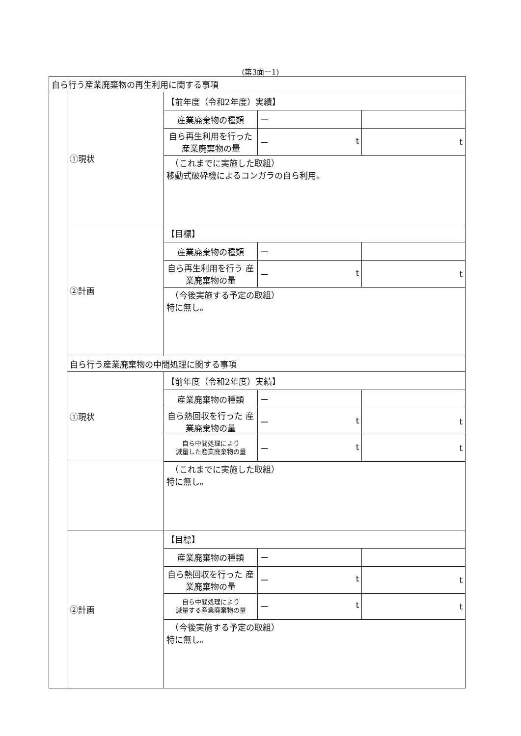(第3面ー1)
| 自ら行う産業廃棄物の再生利用に関する事項 | | | | |
| | ①現状 | 【前年度（令和2年度）実績】 | | |
| | | 産業廃棄物の種類 | ー | |
| | | 自ら再生利用を行った 産業廃棄物の量 | ー t | t |
| | | （これまでに実施した取組） 移動式破砕機によるコンガラの自ら利用。 | | |
| | ②計画 | 【目標】 | | |
| | | 産業廃棄物の種類 | ー | |
| | | 自ら再生利用を行う 産業廃棄物の量 | ー t | t |
| | | （今後実施する予定の取組） 特に無し。 | | |
| | 自ら行う産業廃棄物の中間処理に関する事項 | | | |
| | ①現状 | 【前年度（令和2年度）実績】 | | |
| | | 産業廃棄物の種類 | ー | |
| | | 自ら熱回収を行った 産業廃棄物の量 | ー t | t |
| | | 自ら中間処理により 減量した産業廃棄物の量 | ー t | t |
| | | （これまでに実施した取組） 特に無し。 | | |
| | ②計画 | 【目標】 | | |
| | | 産業廃棄物の種類 | ー | |
| | | 自ら熱回収を行った 産業廃棄物の量 | ー t | t |
| | | 自ら中間処理により 減量する産業廃棄物の量 | ー t | t |
| | | （今後実施する予定の取組） 特に無し。 | | |